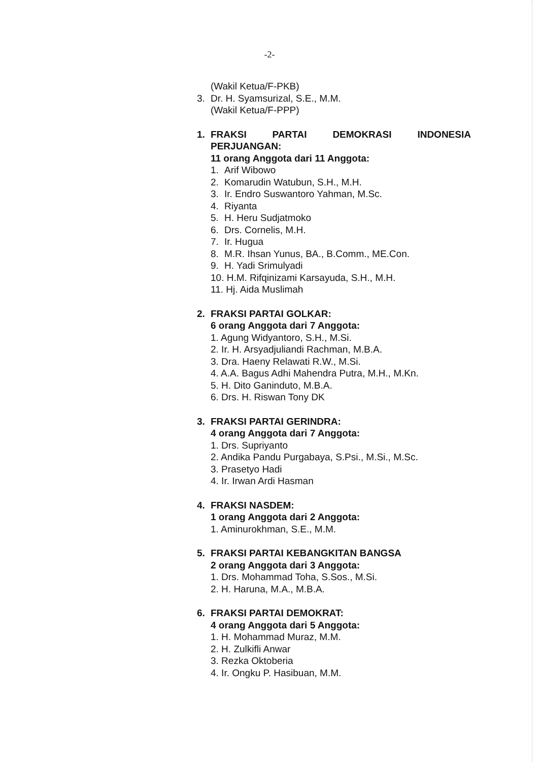-2-
(Wakil Ketua/F-PKB)
3. Dr. H. Syamsurizal, S.E., M.M.
(Wakil Ketua/F-PPP)
1. FRAKSI PARTAI DEMOKRASI INDONESIA
PERJUANGAN:
11 orang Anggota dari 11 Anggota:
1. Arif Wibowo
2. Komarudin Watubun, S.H., M.H.
3. Ir. Endro Suswantoro Yahman, M.Sc.
4. Riyanta
5. H. Heru Sudjatmoko
6. Drs. Cornelis, M.H.
7. Ir. Hugua
8. M.R. Ihsan Yunus, BA., B.Comm., ME.Con.
9. H. Yadi Srimulyadi
10. H.M. Rifqinizami Karsayuda, S.H., M.H.
11. Hj. Aida Muslimah
2. FRAKSI PARTAI GOLKAR:
6 orang Anggota dari 7 Anggota:
1. Agung Widyantoro, S.H., M.Si.
2. Ir. H. Arsyadjuliandi Rachman, M.B.A.
3. Dra. Haeny Relawati R.W., M.Si.
4. A.A. Bagus Adhi Mahendra Putra, M.H., M.Kn.
5. H. Dito Ganinduto, M.B.A.
6. Drs. H. Riswan Tony DK
3. FRAKSI PARTAI GERINDRA:
4 orang Anggota dari 7 Anggota:
1. Drs. Supriyanto
2. Andika Pandu Purgabaya, S.Psi., M.Si., M.Sc.
3. Prasetyo Hadi
4. Ir. Irwan Ardi Hasman
4. FRAKSI NASDEM:
1 orang Anggota dari 2 Anggota:
1. Aminurokhman, S.E., M.M.
5. FRAKSI PARTAI KEBANGKITAN BANGSA
2 orang Anggota dari 3 Anggota:
1. Drs. Mohammad Toha, S.Sos., M.Si.
2. H. Haruna, M.A., M.B.A.
6. FRAKSI PARTAI DEMOKRAT:
4 orang Anggota dari 5 Anggota:
1. H. Mohammad Muraz, M.M.
2. H. Zulkifli Anwar
3. Rezka Oktoberia
4. Ir. Ongku P. Hasibuan, M.M.